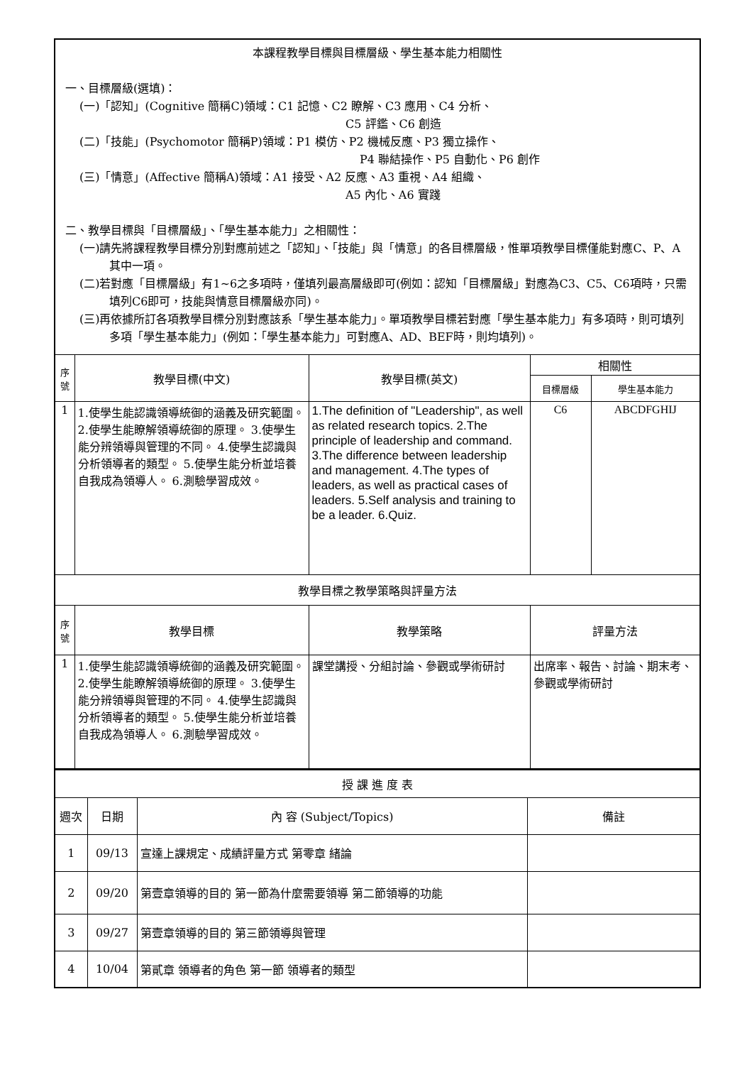| 本課程教學目標與目標層級、學生基本能力相關性 一、目標層級(選填)： (一)「認知」(Cognitive 簡稱C)領域：C1 記憶、C2 瞭解、C3 應用、C4 分析、 C5 評鑑、C6 創造 (二)「技能」(Psychomotor 簡稱P)領域：P1 模仿、P2 機械反應、P3 獨立操作、 P4 聯結操作、P5 自動化、P6 創作 (三)「情意」(Affective 簡稱A)領域：A1 接受、A2 反應、A3 重視、A4 組織、 A5 內化、A6 實踐 二、教學目標與「目標層級」、「學生基本能力」之相關性： (一)請先將課程教學目標分別對應前述之「認知」、「技能」與「情意」的各目標層級，惟單項教學目標僅能對應C、P、A其中一項。 (二)若對應「目標層級」有1~6之多項時，僅填列最高層級即可(例如：認知「目標層級」對應為C3、C5、C6項時，只需填列C6即可，技能與情意目標層級亦同)。 (三)再依據所訂各項教學目標分別對應該系「學生基本能力」。單項教學目標若對應「學生基本能力」有多項時，則可填列多項「學生基本能力」(例如：「學生基本能力」可對應A、AD、BEF時，則均填列)。 | | | | |
| 序 號 | 教學目標(中文) | 教學目標(英文) | 相關性 | |
| | | | 目標層級 | 學生基本能力 |
| 1 | 1.使學生能認識領導統御的涵義及研究範圍。 2.使學生能瞭解領導統御的原理。 3.使學生能分辨領導與管理的不同。 4.使學生認識與分析領導者的類型。 5.使學生能分析並培養自我成為領導人。 6.測驗學習成效。 | 1.The definition of "Leadership", as well as related research topics. 2.The principle of leadership and command. 3.The difference between leadership and management. 4.The types of leaders, as well as practical cases of leaders. 5.Self analysis and training to be a leader. 6.Quiz. | C6 | ABCDFGHIJ |
| 教學目標之教學策略與評量方法 | | | | |
| 序 號 | 教學目標 | 教學策略 | 評量方法 | |
| 1 | 1.使學生能認識領導統御的涵義及研究範圍。 2.使學生能瞭解領導統御的原理。 3.使學生能分辨領導與管理的不同。 4.使學生認識與分析領導者的類型。 5.使學生能分析並培養自我成為領導人。 6.測驗學習成效。 | 課堂講授、分組討論、參觀或學術研討 | 出席率、報告、討論、期末考、參觀或學術研討 | |
| 授 課 進 度 表 | | | |
| 週次 | 日期 | 內 容 (Subject/Topics) | 備註 |
| 1 | 09/13 | 宣達上課規定、成績評量方式 第零章 緒論 | |
| 2 | 09/20 | 第壹章領導的目的 第一節為什麼需要領導 第二節領導的功能 | |
| 3 | 09/27 | 第壹章領導的目的 第三節領導與管理 | |
| 4 | 10/04 | 第貳章 領導者的角色 第一節 領導者的類型 | |